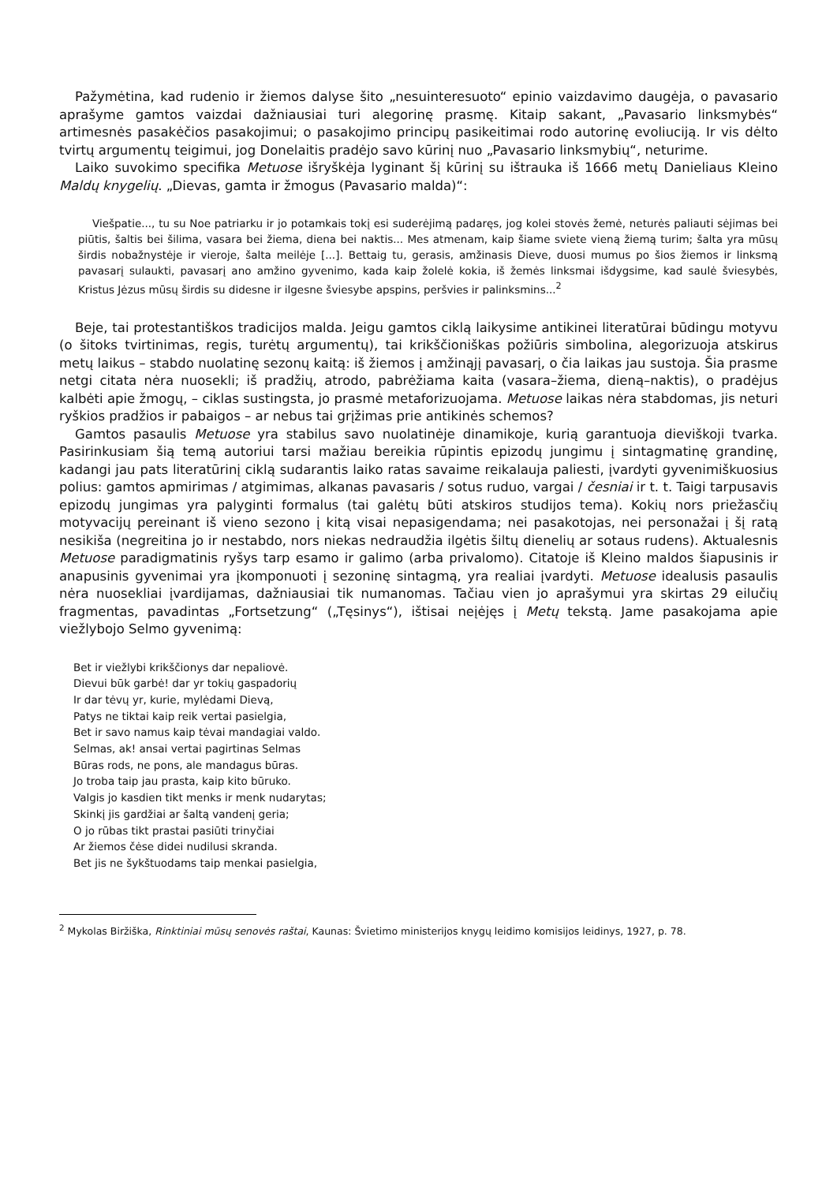Pažymėtina, kad rudenio ir žiemos dalyse šito „nesuinteresuoto“ epinio vaizdavimo daugėja, o pavasario aprašyme gamtos vaizdai dažniausiai turi alegorinę prasmę. Kitaip sakant, „Pavasario linksmybės“ artimesnės pasakėčios pasakojimui; o pasakojimo principų pasikeitimai rodo autorinę evoliuciją. Ir vis dėlto tvirtų argumentų teigimui, jog Donelaitis pradėjo savo kūrinį nuo „Pavasario linksmybių“, neturime.
Laiko suvokimo specifika Metuose išryškėja lyginant šį kūrinį su ištrauka iš 1666 metų Danieliaus Kleino Maldų knygelių. „Dievas, gamta ir žmogus (Pavasario malda)“:
Viešpatie..., tu su Noe patriarku ir jo potamkais tokį esi suderėjimą padaręs, jog kolei stovės žemė, neturės paliauti sėjimas bei piūtis, šaltis bei šilima, vasara bei žiema, diena bei naktis... Mes atmenam, kaip šiame sviete vieną žiemą turim; šalta yra mūsų širdis nobažnystėje ir vieroje, šalta meilėje [...]. Bettaig tu, gerasis, amžinasis Dieve, duosi mumus po šios žiemos ir linksmą pavasarį sulaukti, pavasarį ano amžino gyvenimo, kada kaip žolelė kokia, iš žemės linksmai išdygsime, kad saulė šviesybės, Kristus Jėzus mūsų širdis su didesne ir ilgesne šviesybe apspins, peršvies ir palinksmins...<sup>2</sup>
Beje, tai protestantiškos tradicijos malda. Jeigu gamtos ciklą laikysime antikinei literatūrai būdingu motyvu (o šitoks tvirtinimas, regis, turėtų argumentų), tai krikščioniškas požiūris simbolina, alegorizuoja atskirus metų laikus – stabdo nuolatinę sezonų kaitą: iš žiemos į amžinąjį pavasarį, o čia laikas jau sustoja. Šia prasme netgi citata nėra nuosekli; iš pradžių, atrodo, pabrėžiama kaita (vasara–žiema, dieną–naktis), o pradėjus kalbėti apie žmogų, – ciklas sustingsta, jo prasmė metaforizuojama. Metuose laikas nėra stabdomas, jis neturi ryškios pradžios ir pabaigos – ar nebus tai grįžimas prie antikinės schemos?
Gamtos pasaulis Metuose yra stabilus savo nuolatinėje dinamikoje, kurią garantuoja dieviškoji tvarka. Pasirinkusiam šią temą autoriui tarsi mažiau bereikia rūpintis epizodų jungimu į sintagmatinę grandinę, kadangi jau pats literatūrinį ciklą sudarantis laiko ratas savaime reikalauja paliesti, įvardyti gyvenimiškuosius polius: gamtos apmirimas / atgimimas, alkanas pavasaris / sotus ruduo, vargai / česniai ir t. t. Taigi tarpusavis epizodų jungimas yra palyginti formalus (tai galėtų būti atskiros studijos tema). Kokių nors priežasčių motyvacijų pereinant iš vieno sezono į kitą visai nepasigendama; nei pasakotojas, nei personažai į šį ratą nesikiša (negreitina jo ir nestabdo, nors niekas nedraudžia ilgėtis šiltų dienelių ar sotaus rudens). Aktualesnis Metuose paradigmatinis ryšys tarp esamo ir galimo (arba privalomo). Citatoje iš Kleino maldos šiapusinis ir anapusinis gyvenimai yra įkomponuoti į sezoninę sintagmą, yra realiai įvardyti. Metuose idealusis pasaulis nėra nuosekliai įvardijamas, dažniausiai tik numanomas. Tačiau vien jo aprašymui yra skirtas 29 eilučių fragmentas, pavadintas „Fortsetzung“ („Tęsinys“), ištisai neįėjęs į Metų tekstą. Jame pasakojama apie viežlybojo Selmo gyvenimą:
Bet ir viežlybi krikščionys dar nepaliovė.
Dievui būk garbė! dar yr tokių gaspadorių
Ir dar tėvų yr, kurie, mylėdami Dievą,
Patys ne tiktai kaip reik vertai pasielgia,
Bet ir savo namus kaip tėvai mandagiai valdo.
Selmas, ak! ansai vertai pagirtinas Selmas
Būras rods, ne pons, ale mandagus būras.
Jo troba taip jau prasta, kaip kito būruko.
Valgis jo kasdien tikt menks ir menk nudarytas;
Skinkį jis gardžiai ar šaltą vandenį geria;
O jo rūbas tikt prastai pasiūti trinyčiai
Ar žiemos čėse didei nudilusi skranda.
Bet jis ne šykštuodams taip menkai pasielgia,
<sup>2</sup> Mykolas Biržiška, Rinktiniai mūsų senovės raštai, Kaunas: Švietimo ministerijos knygų leidimo komisijos leidinys, 1927, p. 78.